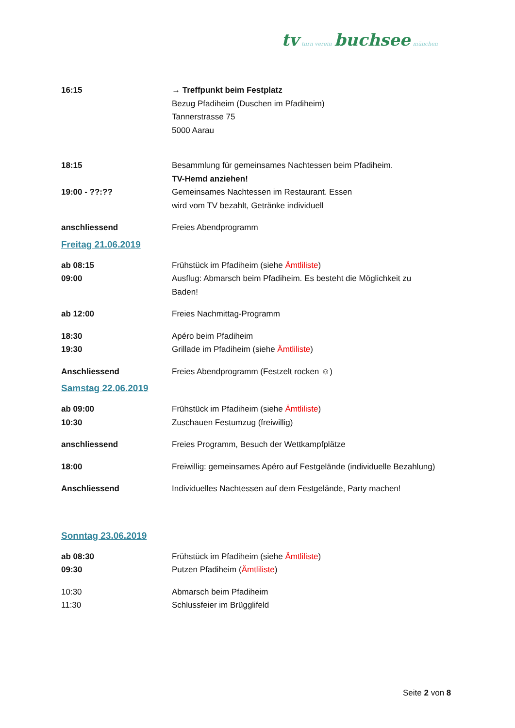tv turn verein buchsee münchen
16:15 → Treffpunkt beim Festplatz
Bezug Pfadiheim (Duschen im Pfadiheim)
Tannerstrasse 75
5000 Aarau
18:15 Besammlung für gemeinsames Nachtessen beim Pfadiheim.
TV-Hemd anziehen!
19:00 - ??:?? Gemeinsames Nachtessen im Restaurant. Essen
wird vom TV bezahlt, Getränke individuell
anschliessend Freies Abendprogramm
Freitag 21.06.2019
ab 08:15 Frühstück im Pfadiheim (siehe Ämtliliste)
09:00 Ausflug: Abmarsch beim Pfadiheim. Es besteht die Möglichkeit zu
Baden!
ab 12:00 Freies Nachmittag-Programm
18:30 Apéro beim Pfadiheim
19:30 Grillade im Pfadiheim (siehe Ämtliliste)
Anschliessend Freies Abendprogramm (Festzelt rocken ☺)
Samstag 22.06.2019
ab 09:00 Frühstück im Pfadiheim (siehe Ämtliliste)
10:30 Zuschauen Festumzug (freiwillig)
anschliessend Freies Programm, Besuch der Wettkampfplätze
18:00 Freiwillig: gemeinsames Apéro auf Festgelände (individuelle Bezahlung)
Anschliessend Individuelles Nachtessen auf dem Festgelände, Party machen!
Sonntag 23.06.2019
ab 08:30 Frühstück im Pfadiheim (siehe Ämtliliste)
09:30 Putzen Pfadiheim (Ämtliliste)
10:30 Abmarsch beim Pfadiheim
11:30 Schlussfeier im Brügglifeld
Seite 2 von 8